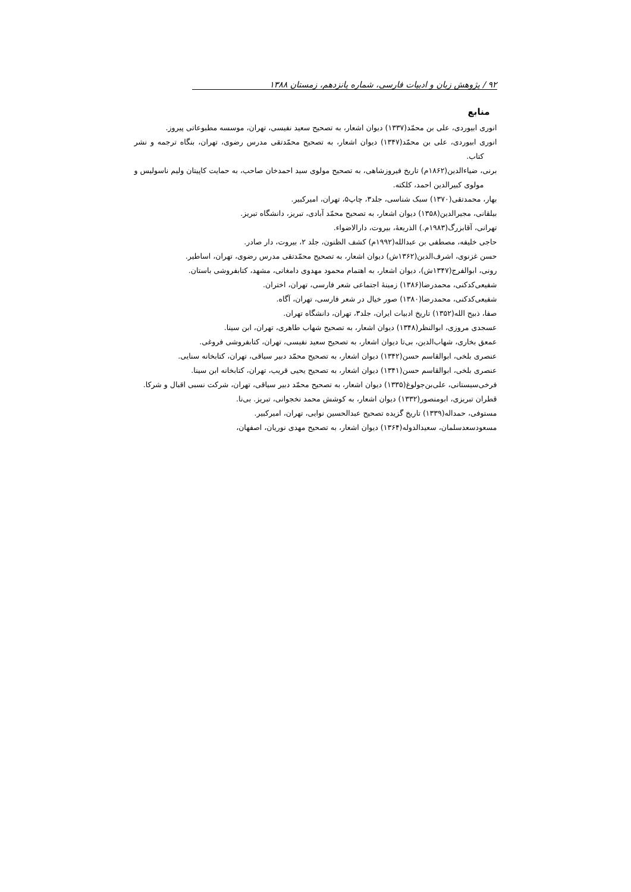۹۲ / پژوهش زبان و ادبیات فارسی، شماره پانزدهم، زمستان ۱۳۸۸
منابع
انوری ابیوردی، علی بن محمّد(۱۳۳۷) دیوان اشعار، به تصحیح سعید نفیسی، تهران، موسسه مطبوعاتی پیروز.
انوری ابیوردی، علی بن محمّد(۱۳۴۷) دیوان اشعار، به تصحیح محمّدتقی مدرس رضوی، تهران، بنگاه ترجمه و نشر کتاب.
برنی، ضیاءالدین(۱۸۶۲م) تاریخ فیروزشاهی، به تصحیح مولوی سید احمدخان صاحب، به حمایت کاپیتان ولیم ناسولیس و مولوی کبیرالدین احمد، کلکته.
بهار، محمدتقی(۱۳۷۰) سبک شناسی، جلد۳، چاپ۵، تهران، امیرکبیر.
بیلقانی، مجیرالدین(۱۳۵۸) دیوان اشعار، به تصحیح محمّد آبادی، تبریز، دانشگاه تبریز.
تهرانی، آقابزرگ(۱۹۸۳م.) الذریعهٔ، بیروت، دارالاضواء.
حاجی خلیفه، مصطفی بن عبدالله(۱۹۹۲م) کشف الظنون، جلد ۲، بیروت، دار صادر.
حسن غزنوی، اشرف‌الدین(۱۳۶۲ش) دیوان اشعار، به تصحیح محمّدتقی مدرس رضوی، تهران، اساطیر.
رونی، ابوالفرج(۱۳۴۷ش)، دیوان اشعار، به اهتمام محمود مهدوی دامغانی، مشهد، کتابفروشی باستان.
شفیعی‌کدکنی، محمدرضا(۱۳۸۶) زمینهٔ اجتماعی شعر فارسی، تهران، اختران.
شفیعی‌کدکنی، محمدرضا(۱۳۸۰) صور خیال در شعر فارسی، تهران، آگاه.
صفا، ذبیح الله(۱۳۵۲) تاریخ ادبیات ایران، جلد۳، تهران، دانشگاه تهران.
عسجدی مروزی، ابوالنظر(۱۳۴۸) دیوان اشعار، به تصحیح شهاب طاهری، تهران، ابن سینا.
عمعق بخاری، شهاب‌الدین، بی‌تا دیوان اشعار، به تصحیح سعید نفیسی، تهران، کتابفروشی فروغی.
عنصری بلخی، ابوالقاسم حسن(۱۳۴۲) دیوان اشعار، به تصحیح محمّد دبیر سیاقی، تهران، کتابخانه سنایی.
عنصری بلخی، ابوالقاسم حسن(۱۳۴۱) دیوان اشعار، به تصحیح یحیی قریب، تهران، کتابخانه ابن سینا.
فرخی‌سیستانی، علی‌بن‌جولوغ(۱۳۳۵) دیوان اشعار، به تصحیح محمّد دبیر سیاقی، تهران، شرکت نسبی اقبال و شرکا.
قطران تبریزی، ابومنصور(۱۳۳۲) دیوان اشعار، به کوشش محمد نخجوانی، تبریز. بی‌نا.
مستوفی، حمداله(۱۳۳۹) تاریخ گزیده تصحیح عبدالحسین نوایی، تهران، امیرکبیر.
مسعودسعدسلمان، سعیدالدوله(۱۳۶۴) دیوان اشعار، به تصحیح مهدی نوریان، اصفهان،